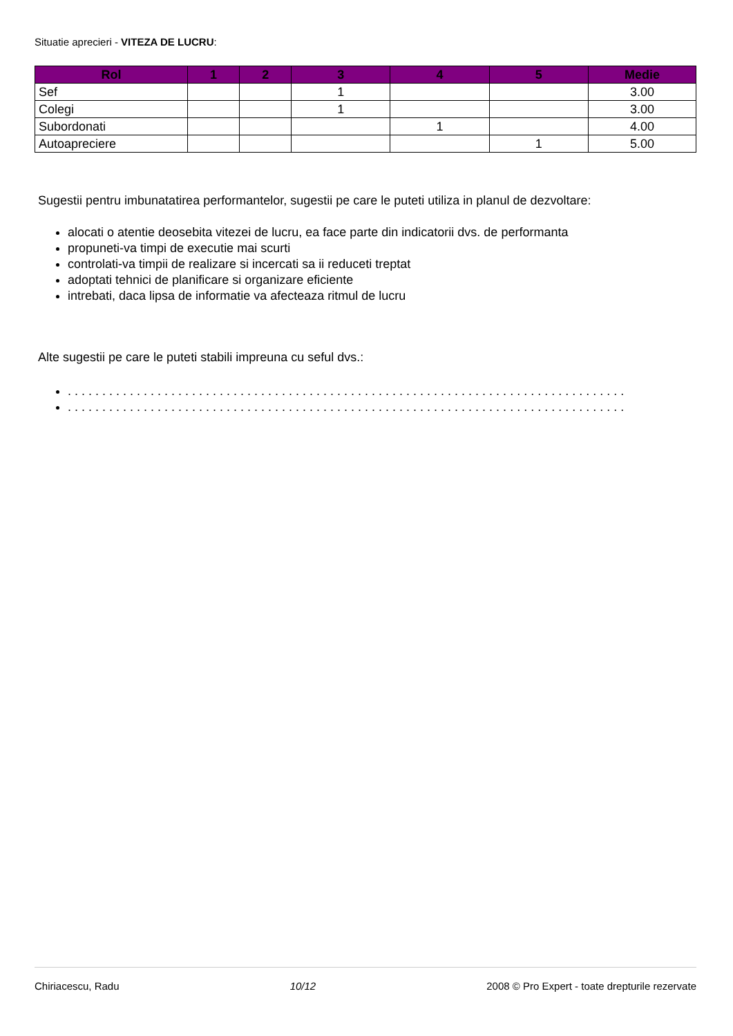Situatie aprecieri - VITEZA DE LUCRU:
| Rol | 1 | 2 | 3 | 4 | 5 | Medie |
| --- | --- | --- | --- | --- | --- | --- |
| Sef | | | 1 | | | 3.00 |
| Colegi | | | 1 | | | 3.00 |
| Subordonati | | | | 1 | | 4.00 |
| Autoapreciere | | | | | 1 | 5.00 |
Sugestii pentru imbunatatirea performantelor, sugestii pe care le puteti utiliza in planul de dezvoltare:
alocati o atentie deosebita vitezei de lucru, ea face parte din indicatorii dvs. de performanta
propuneti-va timpi de executie mai scurti
controlati-va timpii de realizare si incercati sa ii reduceti treptat
adoptati tehnici de planificare si organizare eficiente
intrebati, daca lipsa de informatie va afecteaza ritmul de lucru
Alte sugestii pe care le puteti stabili impreuna cu seful dvs.:
. . . . . . . . . . . . . . . . . . . . . . . . . . . . . . . . . . . . . . . . . . . . . . . . . . . . . . . . . . . . . . . . . . . . . . . . . . . . . . . . .
. . . . . . . . . . . . . . . . . . . . . . . . . . . . . . . . . . . . . . . . . . . . . . . . . . . . . . . . . . . . . . . . . . . . . . . . . . . . . . . . .
Chiriacescu, Radu 10/12 2008 © Pro Expert - toate drepturile rezervate